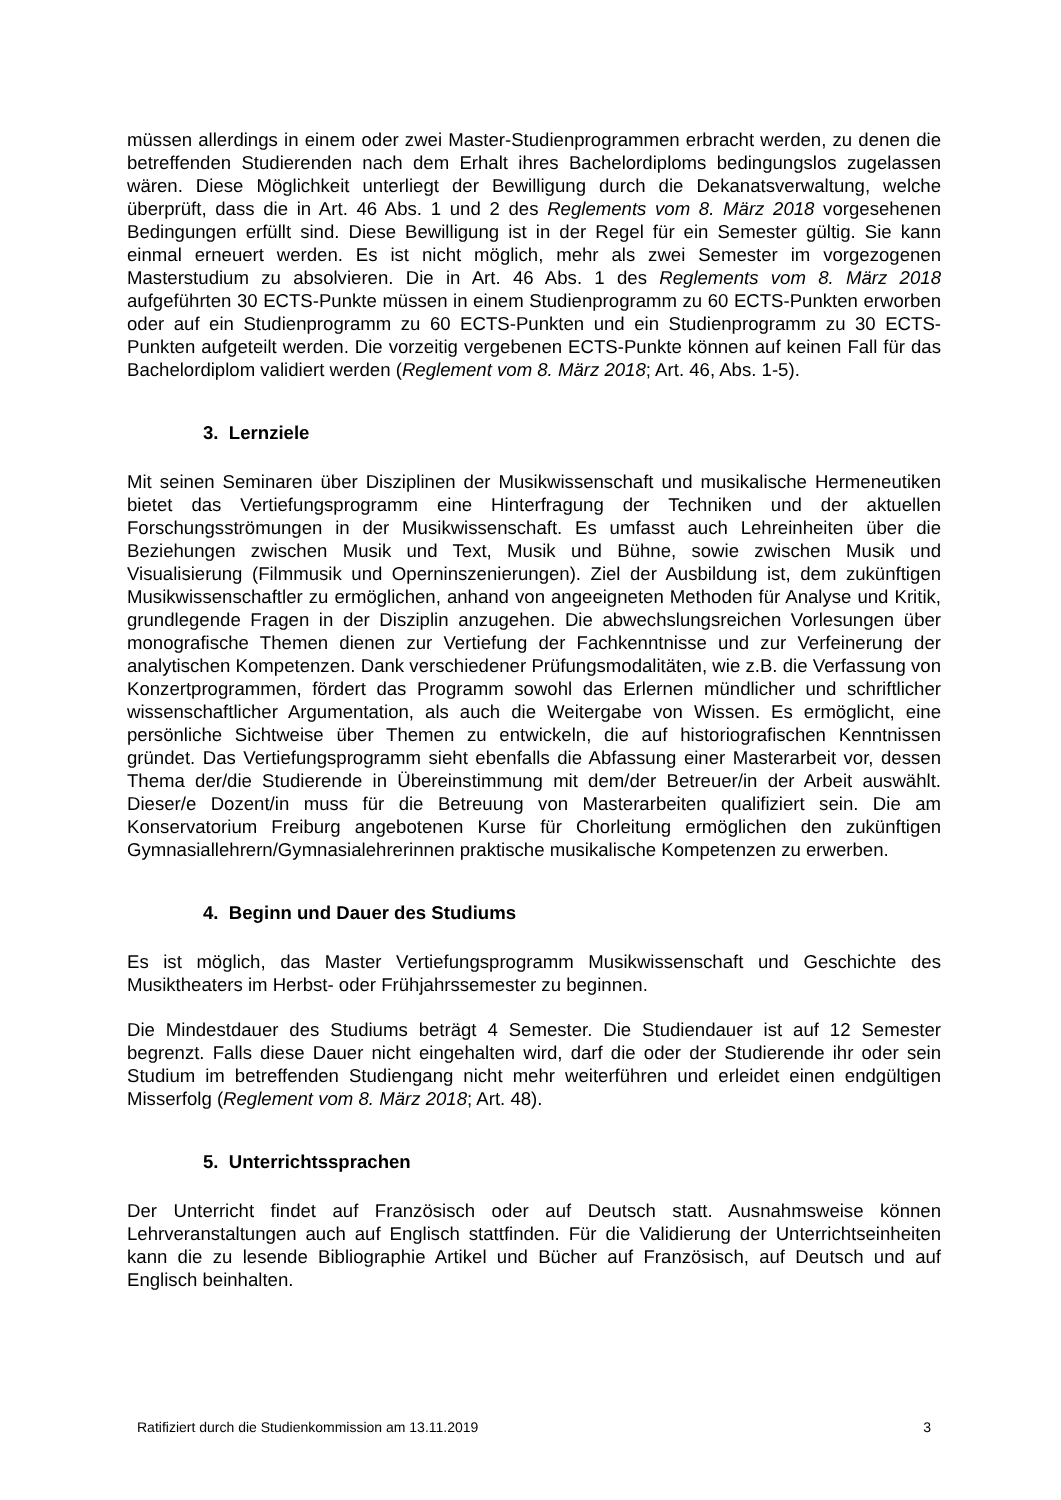müssen allerdings in einem oder zwei Master-Studienprogrammen erbracht werden, zu denen die betreffenden Studierenden nach dem Erhalt ihres Bachelordiploms bedingungslos zugelassen wären. Diese Möglichkeit unterliegt der Bewilligung durch die Dekanatsverwaltung, welche überprüft, dass die in Art. 46 Abs. 1 und 2 des Reglements vom 8. März 2018 vorgesehenen Bedingungen erfüllt sind. Diese Bewilligung ist in der Regel für ein Semester gültig. Sie kann einmal erneuert werden. Es ist nicht möglich, mehr als zwei Semester im vorgezogenen Masterstudium zu absolvieren. Die in Art. 46 Abs. 1 des Reglements vom 8. März 2018 aufgeführten 30 ECTS-Punkte müssen in einem Studienprogramm zu 60 ECTS-Punkten erworben oder auf ein Studienprogramm zu 60 ECTS-Punkten und ein Studienprogramm zu 30 ECTS-Punkten aufgeteilt werden. Die vorzeitig vergebenen ECTS-Punkte können auf keinen Fall für das Bachelordiplom validiert werden (Reglement vom 8. März 2018; Art. 46, Abs. 1-5).
3. Lernziele
Mit seinen Seminaren über Disziplinen der Musikwissenschaft und musikalische Hermeneutiken bietet das Vertiefungsprogramm eine Hinterfragung der Techniken und der aktuellen Forschungsströmungen in der Musikwissenschaft. Es umfasst auch Lehreinheiten über die Beziehungen zwischen Musik und Text, Musik und Bühne, sowie zwischen Musik und Visualisierung (Filmmusik und Operninszenierungen). Ziel der Ausbildung ist, dem zukünftigen Musikwissenschaftler zu ermöglichen, anhand von angeeigneten Methoden für Analyse und Kritik, grundlegende Fragen in der Disziplin anzugehen. Die abwechslungsreichen Vorlesungen über monografische Themen dienen zur Vertiefung der Fachkenntnisse und zur Verfeinerung der analytischen Kompetenzen. Dank verschiedener Prüfungsmodalitäten, wie z.B. die Verfassung von Konzertprogrammen, fördert das Programm sowohl das Erlernen mündlicher und schriftlicher wissenschaftlicher Argumentation, als auch die Weitergabe von Wissen. Es ermöglicht, eine persönliche Sichtweise über Themen zu entwickeln, die auf historiografischen Kenntnissen gründet. Das Vertiefungsprogramm sieht ebenfalls die Abfassung einer Masterarbeit vor, dessen Thema der/die Studierende in Übereinstimmung mit dem/der Betreuer/in der Arbeit auswählt. Dieser/e Dozent/in muss für die Betreuung von Masterarbeiten qualifiziert sein. Die am Konservatorium Freiburg angebotenen Kurse für Chorleitung ermöglichen den zukünftigen Gymnasiallehrern/Gymnasialehrerinnen praktische musikalische Kompetenzen zu erwerben.
4. Beginn und Dauer des Studiums
Es ist möglich, das Master Vertiefungsprogramm Musikwissenschaft und Geschichte des Musiktheaters im Herbst- oder Frühjahrssemester zu beginnen.
Die Mindestdauer des Studiums beträgt 4 Semester. Die Studiendauer ist auf 12 Semester begrenzt. Falls diese Dauer nicht eingehalten wird, darf die oder der Studierende ihr oder sein Studium im betreffenden Studiengang nicht mehr weiterführen und erleidet einen endgültigen Misserfolg (Reglement vom 8. März 2018; Art. 48).
5. Unterrichtssprachen
Der Unterricht findet auf Französisch oder auf Deutsch statt. Ausnahmsweise können Lehrveranstaltungen auch auf Englisch stattfinden. Für die Validierung der Unterrichtseinheiten kann die zu lesende Bibliographie Artikel und Bücher auf Französisch, auf Deutsch und auf Englisch beinhalten.
Ratifiziert durch die Studienkommission am 13.11.2019 3